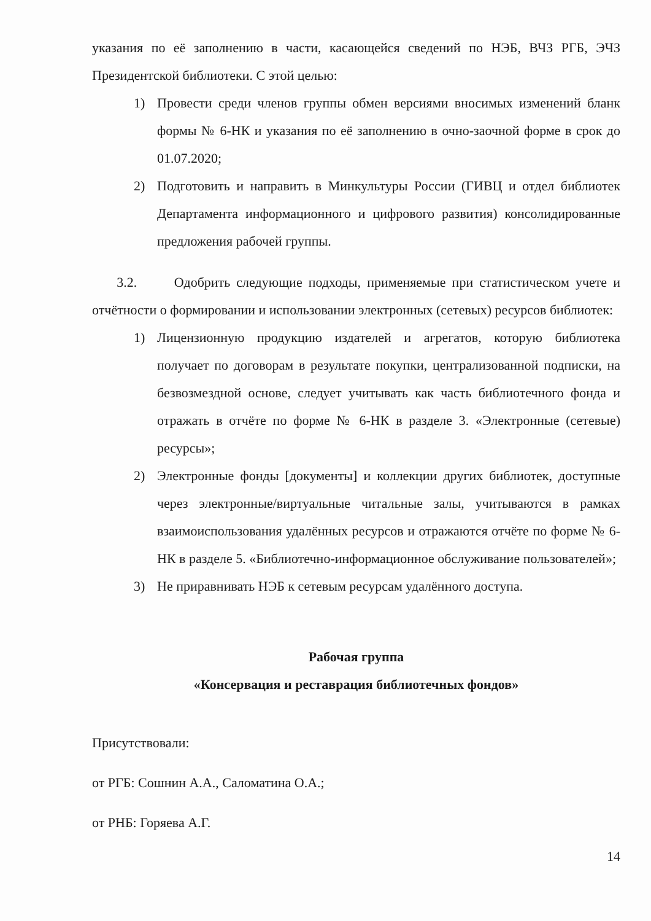указания по её заполнению в части, касающейся сведений по НЭБ, ВЧЗ РГБ, ЭЧЗ Президентской библиотеки. С этой целью:
1) Провести среди членов группы обмен версиями вносимых изменений бланк формы № 6-НК и указания по её заполнению в очно-заочной форме в срок до 01.07.2020;
2) Подготовить и направить в Минкультуры России (ГИВЦ и отдел библиотек Департамента информационного и цифрового развития) консолидированные предложения рабочей группы.
3.2. Одобрить следующие подходы, применяемые при статистическом учете и отчётности о формировании и использовании электронных (сетевых) ресурсов библиотек:
1) Лицензионную продукцию издателей и агрегатов, которую библиотека получает по договорам в результате покупки, централизованной подписки, на безвозмездной основе, следует учитывать как часть библиотечного фонда и отражать в отчёте по форме № 6-НК в разделе 3. «Электронные (сетевые) ресурсы»;
2) Электронные фонды [документы] и коллекции других библиотек, доступные через электронные/виртуальные читальные залы, учитываются в рамках взаимоиспользования удалённых ресурсов и отражаются отчёте по форме № 6-НК в разделе 5. «Библиотечно-информационное обслуживание пользователей»;
3) Не приравнивать НЭБ к сетевым ресурсам удалённого доступа.
Рабочая группа
«Консервация и реставрация библиотечных фондов»
Присутствовали:
от РГБ: Сошнин А.А., Саломатина О.А.;
от РНБ: Горяева А.Г.
14